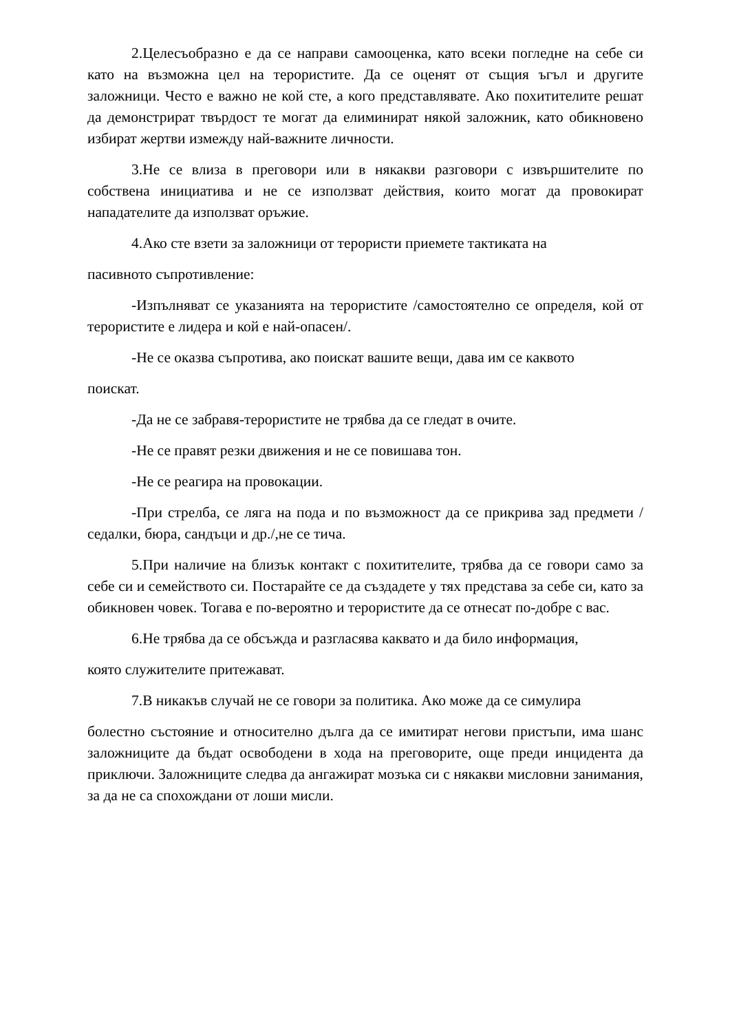2.Целесъобразно е да се направи самооценка, като всеки погледне на себе си като на възможна цел на терористите. Да се оценят от същия ъгъл и другите заложници. Често е важно не кой сте, а кого представлявате. Ако похитителите решат да демонстрират твърдост те могат да елиминират някой заложник, като обикновено избират жертви измежду най-важните личности.
3.Не се влиза в преговори или в някакви разговори с извършителите по собствена инициатива и не се използват действия, които могат да провокират нападателите да използват оръжие.
4.Ако сте взети за заложници от терористи приемете тактиката на
пасивното съпротивление:
-Изпълняват се указанията на терористите /самостоятелно се определя, кой от терористите е лидера и кой е най-опасен/.
-Не се оказва съпротива, ако поискат вашите вещи, дава им се каквото
поискат.
-Да не се забравя-терористите не трябва да се гледат в очите.
-Не се правят резки движения и не се повишава тон.
-Не се реагира на провокации.
-При стрелба, се ляга на пода и по възможност да се прикрива зад предмети /седалки, бюра, сандъци и др./,не се тича.
5.При наличие на близък контакт с похитителите, трябва да се говори само за себе си и семейството си. Постарайте се да създадете у тях представа за себе си, като за обикновен човек. Тогава е по-вероятно и терористите да се отнесат по-добре с вас.
6.Не трябва да се обсъжда и разгласява каквато и да било информация,
която служителите притежават.
7.В никакъв случай не се говори за политика. Ако може да се симулира
болестно състояние и относително дълга да се имитират негови пристъпи, има шанс заложниците да бъдат освободени в хода на преговорите, още преди инцидента да приключи. Заложниците следва да ангажират мозъка си с някакви мисловни занимания, за да не са спохождани от лоши мисли.